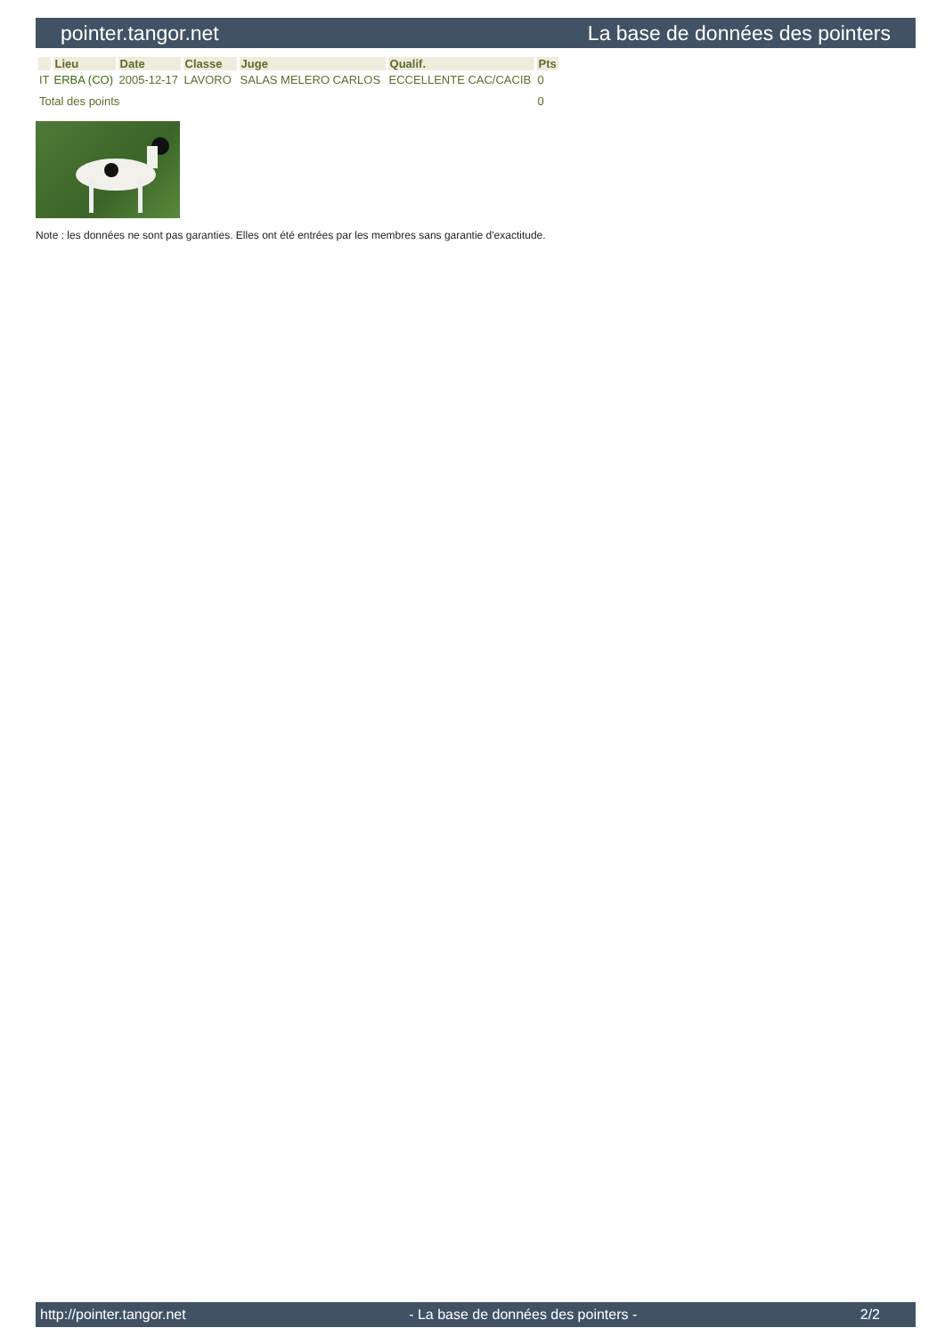pointer.tangor.net La base de données des pointers
| | Lieu | Date | Classe | Juge | Qualif. | Pts |
| --- | --- | --- | --- | --- | --- | --- |
| IT | ERBA (CO) | 2005-12-17 | LAVORO | SALAS MELERO CARLOS | ECCELLENTE CAC/CACIB | 0 |
| Total des points | | | | | | 0 |
Note : les données ne sont pas garanties. Elles ont été entrées par les membres sans garantie d'exactitude.
http://pointer.tangor.net - La base de données des pointers - 2/2